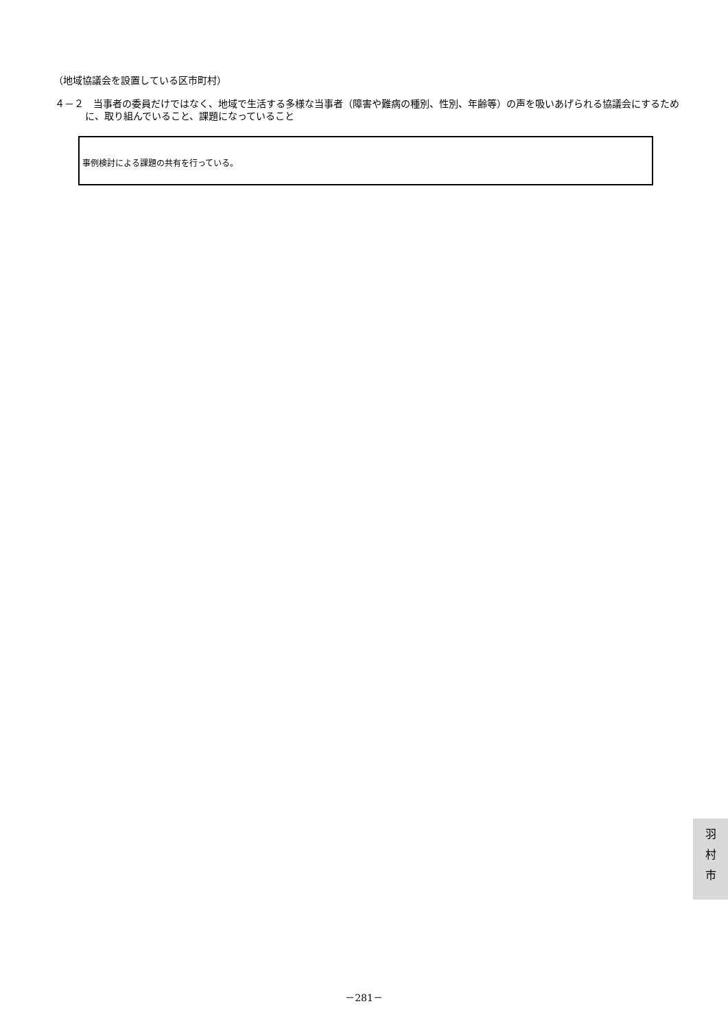（地域協議会を設置している区市町村）
４－２　当事者の委員だけではなく、地域で生活する多様な当事者（障害や難病の種別、性別、年齢等）の声を吸いあげられる協議会にするために、取り組んでいること、課題になっていること
事例検討による課題の共有を行っている。
羽
村
市
－281－